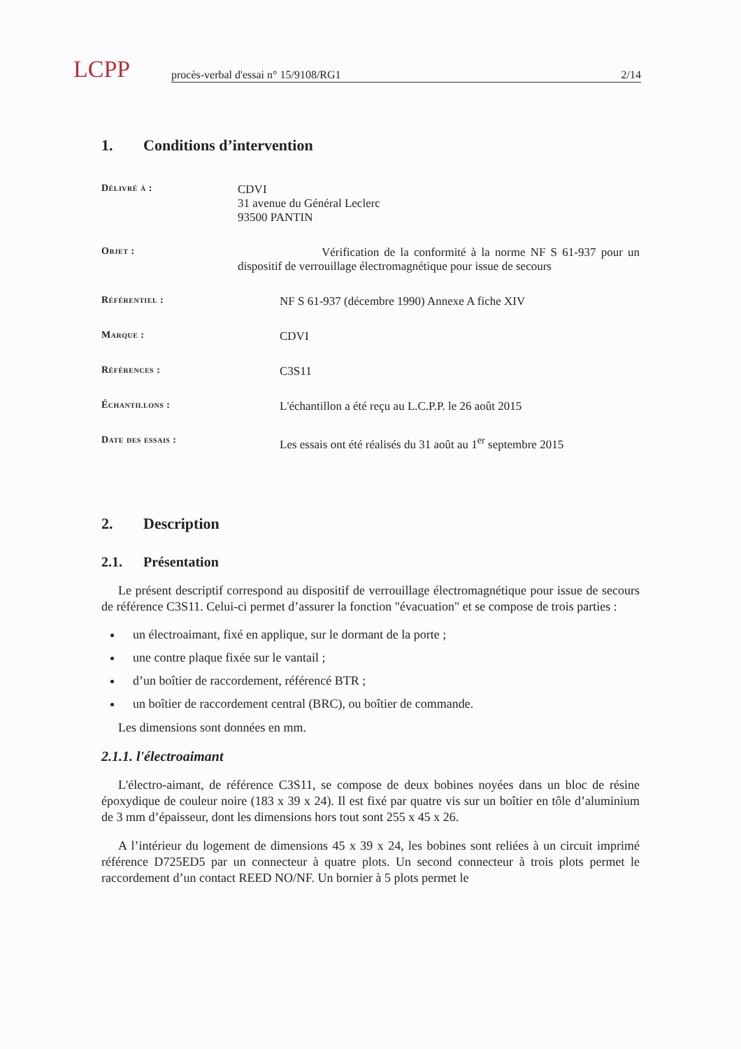LCPP
procès-verbal d'essai n° 15/9108/RG1 2/14
1. Conditions d’intervention
Délivré à :
CDVI
31 avenue du Général Leclerc
93500 PANTIN
Objet :
Vérification de la conformité à la norme NF S 61-937 pour un dispositif de verrouillage électromagnétique pour issue de secours
Référentiel :
NF S 61-937 (décembre 1990) Annexe A fiche XIV
Marque :
CDVI
Références :
C3S11
Échantillons :
L'échantillon a été reçu au L.C.P.P. le 26 août 2015
Date des essais :
Les essais ont été réalisés du 31 août au 1<sup>er</sup> septembre 2015
2. Description
2.1. Présentation
Le présent descriptif correspond au dispositif de verrouillage électromagnétique pour issue de secours de référence C3S11. Celui-ci permet d’assurer la fonction "évacuation" et se compose de trois parties :
un électroaimant, fixé en applique, sur le dormant de la porte ;
une contre plaque fixée sur le vantail ;
d’un boîtier de raccordement, référencé BTR ;
un boîtier de raccordement central (BRC), ou boîtier de commande.
Les dimensions sont données en mm.
2.1.1. l'électroaimant
L'électro-aimant, de référence C3S11, se compose de deux bobines noyées dans un bloc de résine époxydique de couleur noire (183 x 39 x 24). Il est fixé par quatre vis sur un boîtier en tôle d’aluminium de 3 mm d’épaisseur, dont les dimensions hors tout sont 255 x 45 x 26.
A l’intérieur du logement de dimensions 45 x 39 x 24, les bobines sont reliées à un circuit imprimé référence D725ED5 par un connecteur à quatre plots. Un second connecteur à trois plots permet le raccordement d’un contact REED NO/NF. Un bornier à 5 plots permet le